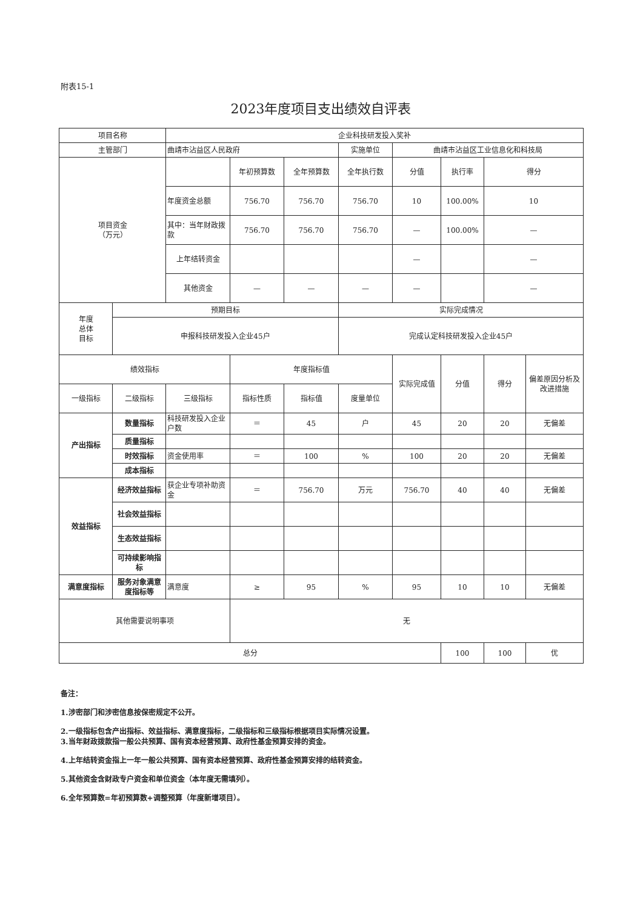附表15-1
2023年度项目支出绩效自评表
| 项目名称 | | 企业科技研发投入奖补 | | | | | | | |
| 主管部门 | | 曲靖市沾益区人民政府 | | | 实施单位 | 曲靖市沾益区工业信息化和科技局 | | | |
| 项目资金 （万元） | | | 年初预算数 | 全年预算数 | 全年执行数 | 分值 | 执行率 | 得分 | |
| | | 年度资金总额 | 756.70 | 756.70 | 756.70 | 10 | 100.00% | 10 | |
| | | 其中：当年财政拨款 | 756.70 | 756.70 | 756.70 | — | 100.00% | — | |
| | | 上年结转资金 | | | | — | | — | |
| | | 其他资金 | — | — | — | — | | — | |
| 年度 总体 目标 | 预期目标 | | | | 实际完成情况 | | | | |
| | 申报科技研发投入企业45户 | | | | 完成认定科技研发投入企业45户 | | | | |
| 绩效指标 | | | 年度指标值 | | | 实际完成值 | 分值 | 得分 | 偏差原因分析及改进措施 |
| 一级指标 | 二级指标 | 三级指标 | 指标性质 | 指标值 | 度量单位 | | | | |
| 产出指标 | 数量指标 | 科技研发投入企业户数 | ＝ | 45 | 户 | 45 | 20 | 20 | 无偏差 |
| | 质量指标 | | | | | | | | |
| | 时效指标 | 资金使用率 | ＝ | 100 | % | 100 | 20 | 20 | 无偏差 |
| | 成本指标 | | | | | | | | |
| 效益指标 | 经济效益指标 | 获企业专项补助资金 | ＝ | 756.70 | 万元 | 756.70 | 40 | 40 | 无偏差 |
| | 社会效益指标 | | | | | | | | |
| | 生态效益指标 | | | | | | | | |
| | 可持续影响指标 | | | | | | | | |
| 满意度指标 | 服务对象满意度指标等 | 满意度 | ≥ | 95 | % | 95 | 10 | 10 | 无偏差 |
| 其他需要说明事项 | | | 无 | | | | | | |
| 总分 | | | | | | | 100 | 100 | 优 |
备注：
1.涉密部门和涉密信息按保密规定不公开。
2.一级指标包含产出指标、效益指标、满意度指标，二级指标和三级指标根据项目实际情况设置。
3.当年财政拨款指一般公共预算、国有资本经营预算、政府性基金预算安排的资金。
4.上年结转资金指上一年一般公共预算、国有资本经营预算、政府性基金预算安排的结转资金。
5.其他资金含财政专户资金和单位资金（本年度无需填列）。
6.全年预算数=年初预算数+调整预算（年度新增项目）。